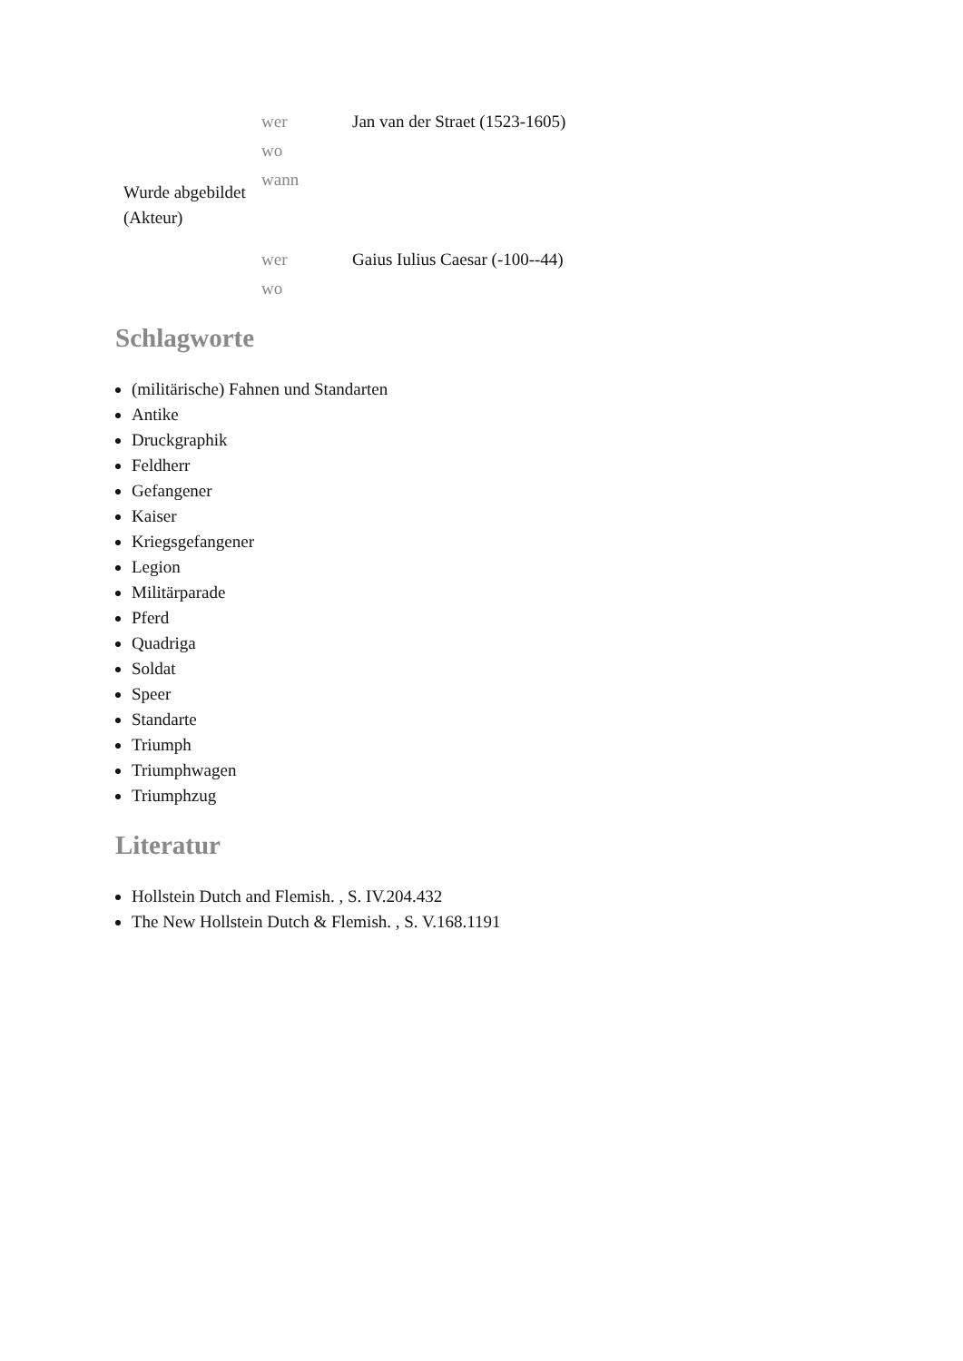| Wurde abgebildet (Akteur) | wer | Jan van der Straet (1523-1605) |
| | wo | |
| | wann | |
| | wer | Gaius Iulius Caesar (-100--44) |
| | wo | |
Schlagworte
(militärische) Fahnen und Standarten
Antike
Druckgraphik
Feldherr
Gefangener
Kaiser
Kriegsgefangener
Legion
Militärparade
Pferd
Quadriga
Soldat
Speer
Standarte
Triumph
Triumphwagen
Triumphzug
Literatur
Hollstein Dutch and Flemish. , S. IV.204.432
The New Hollstein Dutch & Flemish. , S. V.168.1191